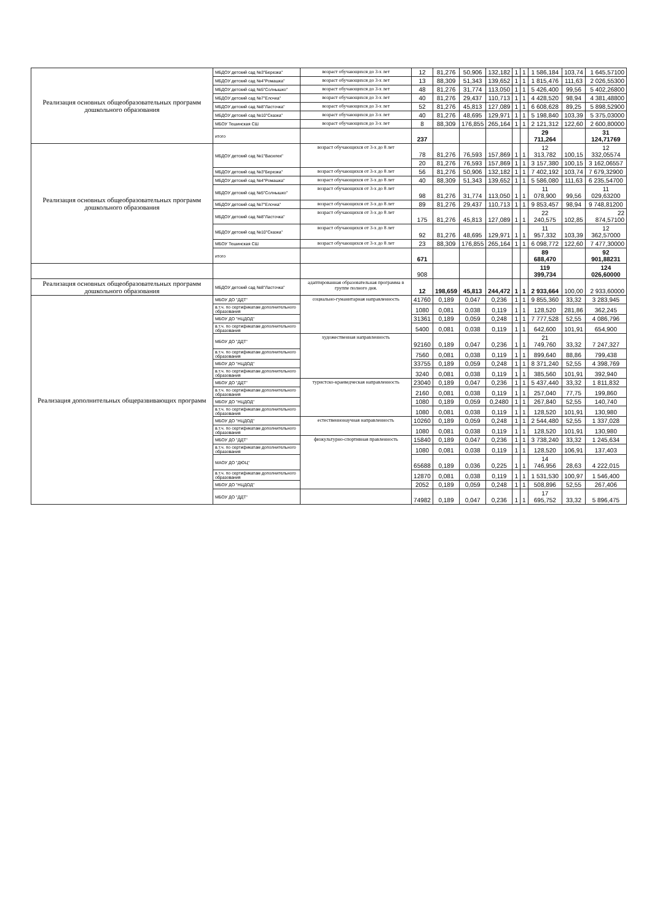| Реализация основных общеобразовательных программ дошкольного образования | МБДОУ детский сад №3"Березка" | возраст обучающихся до 3-х лет | 12 | 81,276 | 50,906 | 132,182 | 1 | 1 | 1 586,184 | 103,74 | 1 645,57100 |
| | МБДОУ детский сад №4"Ромашка" | возраст обучающихся до 3-х лет | 13 | 88,309 | 51,343 | 139,652 | 1 | 1 | 1 815,476 | 111,63 | 2 026,55300 |
| | МБДОУ детский сад №5"Солнышко" | возраст обучающихся до 3-х лет | 48 | 81,276 | 31,774 | 113,050 | 1 | 1 | 5 426,400 | 99,56 | 5 402,26800 |
| | МБДОУ детский сад №7"Елочка" | возраст обучающихся до 3-х лет | 40 | 81,276 | 29,437 | 110,713 | 1 | 1 | 4 428,520 | 98,94 | 4 381,48800 |
| | МБДОУ детский сад №8"Ласточка" | возраст обучающихся до 3-х лет | 52 | 81,276 | 45,813 | 127,089 | 1 | 1 | 6 608,628 | 89,25 | 5 898,52900 |
| | МБДОУ детский сад №10"Сказка" | возраст обучающихся до 3-х лет | 40 | 81,276 | 48,695 | 129,971 | 1 | 1 | 5 198,840 | 103,39 | 5 375,03000 |
| | МБОУ Тешинская СШ | возраст обучающихся до 3-х лет | 8 | 88,309 | 176,855 | 265,164 | 1 | 1 | 2 121,312 | 122,60 | 2 600,80000 |
| | итого | | 237 | | | | | | 29 711,264 | | 31 124,71769 |
| Реализация основных общеобразовательных программ дошкольного образования | МБДОУ детский сад №1"Василек" | возраст обучающихся от 3-х до 8 лет | 78 | 81,276 | 76,593 | 157,869 | 1 | 1 | 12 313,782 | 100,15 | 12 332,05574 |
| | | | 20 | 81,276 | 76,593 | 157,869 | 1 | 1 | 3 157,380 | 100,15 | 3 162,06557 |
| | МБДОУ детский сад №3"Березка" | возраст обучающихся от 3-х до 8 лет | 56 | 81,276 | 50,906 | 132,182 | 1 | 1 | 7 402,192 | 103,74 | 7 679,32900 |
| | МБДОУ детский сад №4"Ромашка" | возраст обучающихся от 3-х до 8 лет | 40 | 88,309 | 51,343 | 139,652 | 1 | 1 | 5 586,080 | 111,63 | 6 235,54700 |
| | МБДОУ детский сад №5"Солнышко" | возраст обучающихся от 3-х до 8 лет | 98 | 81,276 | 31,774 | 113,050 | 1 | 1 | 11 078,900 | 99,56 | 11 029,63200 |
| | МБДОУ детский сад №7"Елочка" | возраст обучающихся от 3-х до 8 лет | 89 | 81,276 | 29,437 | 110,713 | 1 | 1 | 9 853,457 | 98,94 | 9 748,81200 |
| | МБДОУ детский сад №8"Ласточка" | возраст обучающихся от 3-х до 8 лет | 175 | 81,276 | 45,813 | 127,089 | 1 | 1 | 22 240,575 | 102,85 | 22 874,57100 |
| | МБДОУ детский сад №10"Сказка" | возраст обучающихся от 3-х до 8 лет | 92 | 81,276 | 48,695 | 129,971 | 1 | 1 | 11 957,332 | 103,39 | 12 362,57000 |
| | МБОУ Тешинская СШ | возраст обучающихся от 3-х до 8 лет | 23 | 88,309 | 176,855 | 265,164 | 1 | 1 | 6 098,772 | 122,60 | 7 477,30000 |
| | итого | | 671 | | | | | | 89 688,470 | | 92 901,88231 |
| | | | 908 | | | | | | 119 399,734 | | 124 026,60000 |
| Реализация основных общеобразовательных программ дошкольного образования | МБДОУ детский сад №8"Ласточка" | адаптированная образовательная программа в группе полного дня. | 12 | 198,659 | 45,813 | 244,472 | 1 | 1 | 2 933,664 | 100,00 | 2 933,60000 |
| Реализация дополнительных общеразвивающих программ | МБОУ ДО "ДДТ" | социально-гуманитарная направленность | 41760 | 0,189 | 0,047 | 0,236 | 1 | 1 | 9 855,360 | 33,32 | 3 283,945 |
| | в.т.ч. по сертификатам дополнительного образования | | 1080 | 0,081 | 0,038 | 0,119 | 1 | 1 | 128,520 | 281,86 | 362,245 |
| | МБОУ ДО "НЦДОД" | | 31361 | 0,189 | 0,059 | 0,248 | 1 | 1 | 7 777,528 | 52,55 | 4 086,796 |
| | в.т.ч. по сертификатам дополнительного образования | | 5400 | 0,081 | 0,038 | 0,119 | 1 | 1 | 642,600 | 101,91 | 654,900 |
| | МБОУ ДО "ДДТ" | художественная направленность | 92160 | 0,189 | 0,047 | 0,236 | 1 | 1 | 21 749,760 | 33,32 | 7 247,327 |
| | в.т.ч. по сертификатам дополнительного образования | | 7560 | 0,081 | 0,038 | 0,119 | 1 | 1 | 899,640 | 88,86 | 799,438 |
| | МБОУ ДО "НЦДОД" | | 33755 | 0,189 | 0,059 | 0,248 | 1 | 1 | 8 371,240 | 52,55 | 4 398,769 |
| | в.т.ч. по сертификатам дополнительного образования | | 3240 | 0,081 | 0,038 | 0,119 | 1 | 1 | 385,560 | 101,91 | 392,940 |
| | МБОУ ДО "ДДТ" | туристско-краеведческая направленность | 23040 | 0,189 | 0,047 | 0,236 | 1 | 1 | 5 437,440 | 33,32 | 1 811,832 |
| | в.т.ч. по сертификатам дополнительного образования | | 2160 | 0,081 | 0,038 | 0,119 | 1 | 1 | 257,040 | 77,75 | 199,860 |
| | МБОУ ДО "НЦДОД" | | 1080 | 0,189 | 0,059 | 0,2480 | 1 | 1 | 267,840 | 52,55 | 140,740 |
| | в.т.ч. по сертификатам дополнительного образования | | 1080 | 0,081 | 0,038 | 0,119 | 1 | 1 | 128,520 | 101,91 | 130,980 |
| | МБОУ ДО "НЦДОД" | естественнонаучная направленность | 10260 | 0,189 | 0,059 | 0,248 | 1 | 1 | 2 544,480 | 52,55 | 1 337,028 |
| | в.т.ч. по сертификатам дополнительного образования | | 1080 | 0,081 | 0,038 | 0,119 | 1 | 1 | 128,520 | 101,91 | 130,980 |
| | МБОУ ДО "ДДТ" | физкультурно-спортивная правленность | 15840 | 0,189 | 0,047 | 0,236 | 1 | 1 | 3 738,240 | 33,32 | 1 245,634 |
| | в.т.ч. по сертификатам дополнительного образования | | 1080 | 0,081 | 0,038 | 0,119 | 1 | 1 | 128,520 | 106,91 | 137,403 |
| | МАОУ ДО "ДЮЦ" | | 65688 | 0,189 | 0,036 | 0,225 | 1 | 1 | 14 746,956 | 28,63 | 4 222,015 |
| | в.т.ч. по сертификатам дополнительного образования | | 12870 | 0,081 | 0,038 | 0,119 | 1 | 1 | 1 531,530 | 100,97 | 1 546,400 |
| | МБОУ ДО "НЦДОД" | | 2052 | 0,189 | 0,059 | 0,248 | 1 | 1 | 508,896 | 52,55 | 267,406 |
| | МБОУ ДО "ДДТ" | | 74982 | 0,189 | 0,047 | 0,236 | 1 | 1 | 17 695,752 | 33,32 | 5 896,475 |